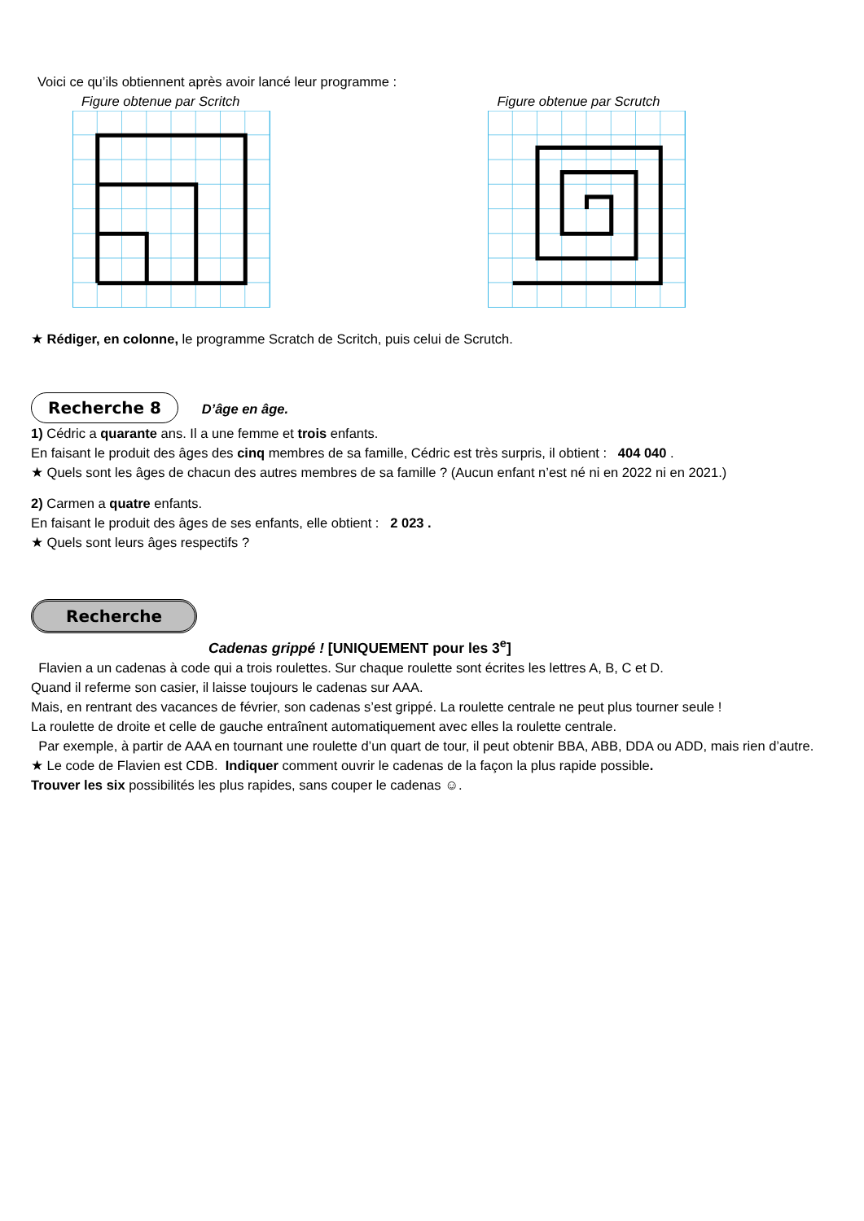Voici ce qu’ils obtiennent après avoir lancé leur programme :
Figure obtenue par Scritch Figure obtenue par Scrutch
★ Rédiger, en colonne, le programme Scratch de Scritch, puis celui de Scrutch.
Recherche 8 D’âge en âge.
1) Cédric a quarante ans. Il a une femme et trois enfants.
En faisant le produit des âges des cinq membres de sa famille, Cédric est très surpris, il obtient : 404 040 .
★ Quels sont les âges de chacun des autres membres de sa famille ? (Aucun enfant n’est né ni en 2022 ni en 2021.)
2) Carmen a quatre enfants.
En faisant le produit des âges de ses enfants, elle obtient : 2 023 .
★ Quels sont leurs âges respectifs ?
Recherche
Cadenas grippé ! [UNIQUEMENT pour les 3<sup>e</sup>]
Flavien a un cadenas à code qui a trois roulettes. Sur chaque roulette sont écrites les lettres A, B, C et D.
Quand il referme son casier, il laisse toujours le cadenas sur AAA.
Mais, en rentrant des vacances de février, son cadenas s’est grippé. La roulette centrale ne peut plus tourner seule !
La roulette de droite et celle de gauche entraînent automatiquement avec elles la roulette centrale.
Par exemple, à partir de AAA en tournant une roulette d’un quart de tour, il peut obtenir BBA, ABB, DDA ou ADD, mais rien d’autre.
★ Le code de Flavien est CDB. Indiquer comment ouvrir le cadenas de la façon la plus rapide possible.
Trouver les six possibilités les plus rapides, sans couper le cadenas ☺.